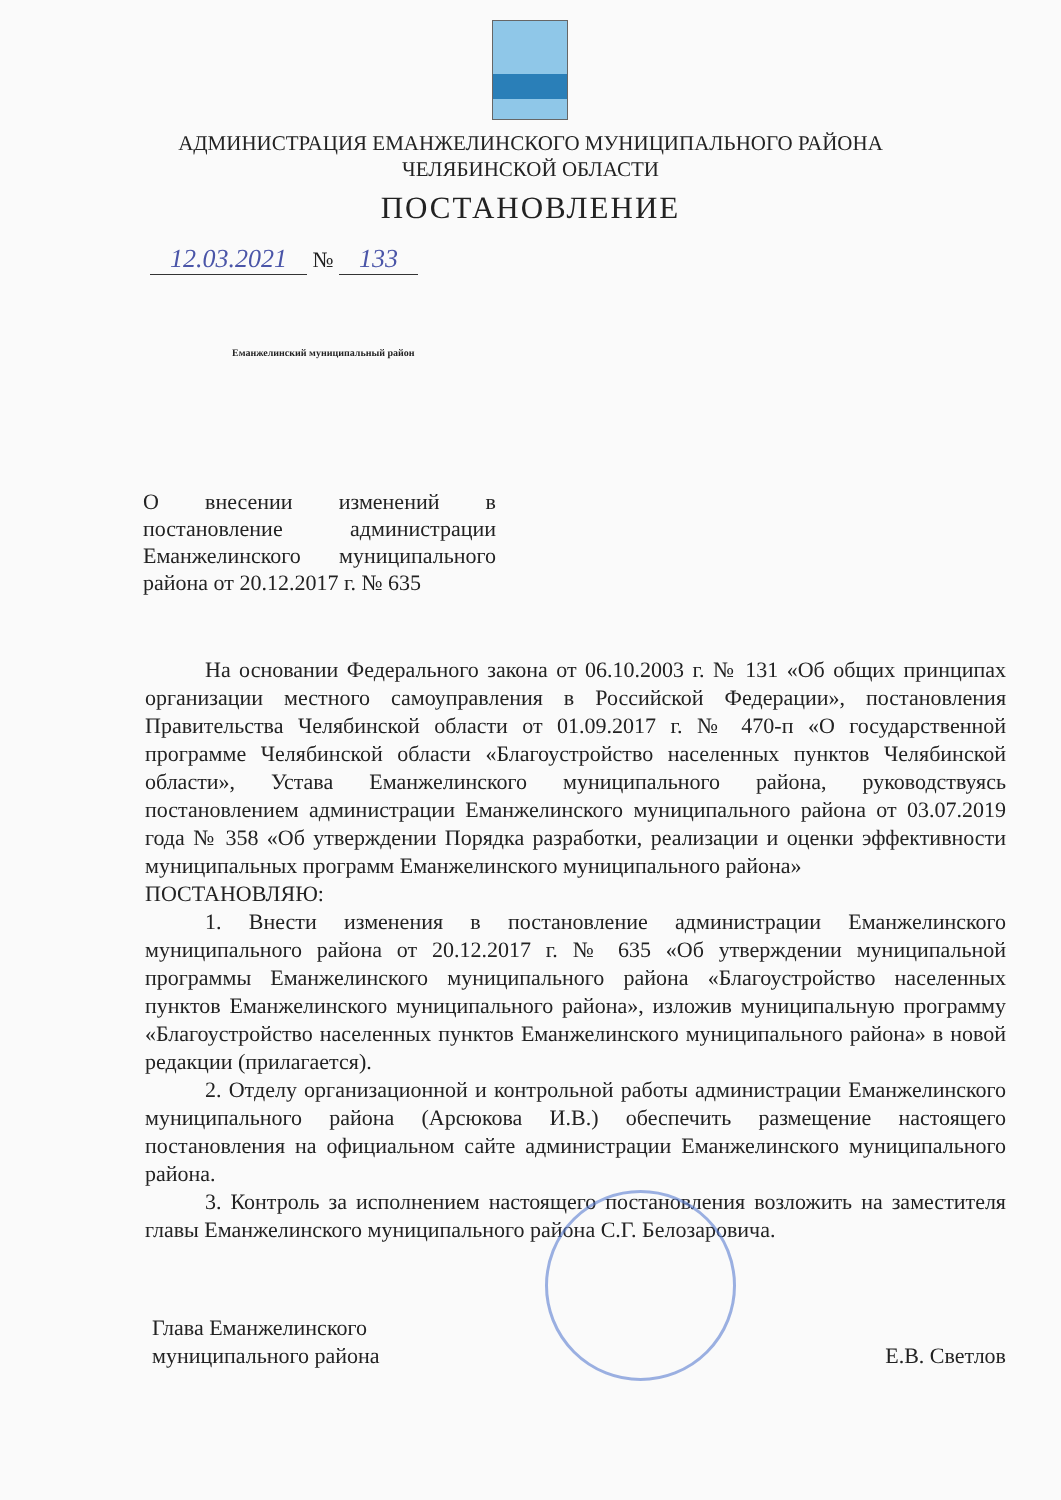АДМИНИСТРАЦИЯ ЕМАНЖЕЛИНСКОГО МУНИЦИПАЛЬНОГО РАЙОНА
ЧЕЛЯБИНСКОЙ ОБЛАСТИ
ПОСТАНОВЛЕНИЕ
12.03.2021 № 133
Еманжелинский муниципальный район
О внесении изменений в постановление администрации Еманжелинского муниципального района от 20.12.2017 г. № 635
На основании Федерального закона от 06.10.2003 г. № 131 «Об общих принципах организации местного самоуправления в Российской Федерации», постановления Правительства Челябинской области от 01.09.2017 г. № 470-п «О государственной программе Челябинской области «Благоустройство населенных пунктов Челябинской области», Устава Еманжелинского муниципального района, руководствуясь постановлением администрации Еманжелинского муниципального района от 03.07.2019 года № 358 «Об утверждении Порядка разработки, реализации и оценки эффективности муниципальных программ Еманжелинского муниципального района»
ПОСТАНОВЛЯЮ:
1. Внести изменения в постановление администрации Еманжелинского муниципального района от 20.12.2017 г. № 635 «Об утверждении муниципальной программы Еманжелинского муниципального района «Благоустройство населенных пунктов Еманжелинского муниципального района», изложив муниципальную программу «Благоустройство населенных пунктов Еманжелинского муниципального района» в новой редакции (прилагается).
2. Отделу организационной и контрольной работы администрации Еманжелинского муниципального района (Арсюкова И.В.) обеспечить размещение настоящего постановления на официальном сайте администрации Еманжелинского муниципального района.
3. Контроль за исполнением настоящего постановления возложить на заместителя главы Еманжелинского муниципального района С.Г. Белозаровича.
Глава Еманжелинского
муниципального района
Е.В. Светлов